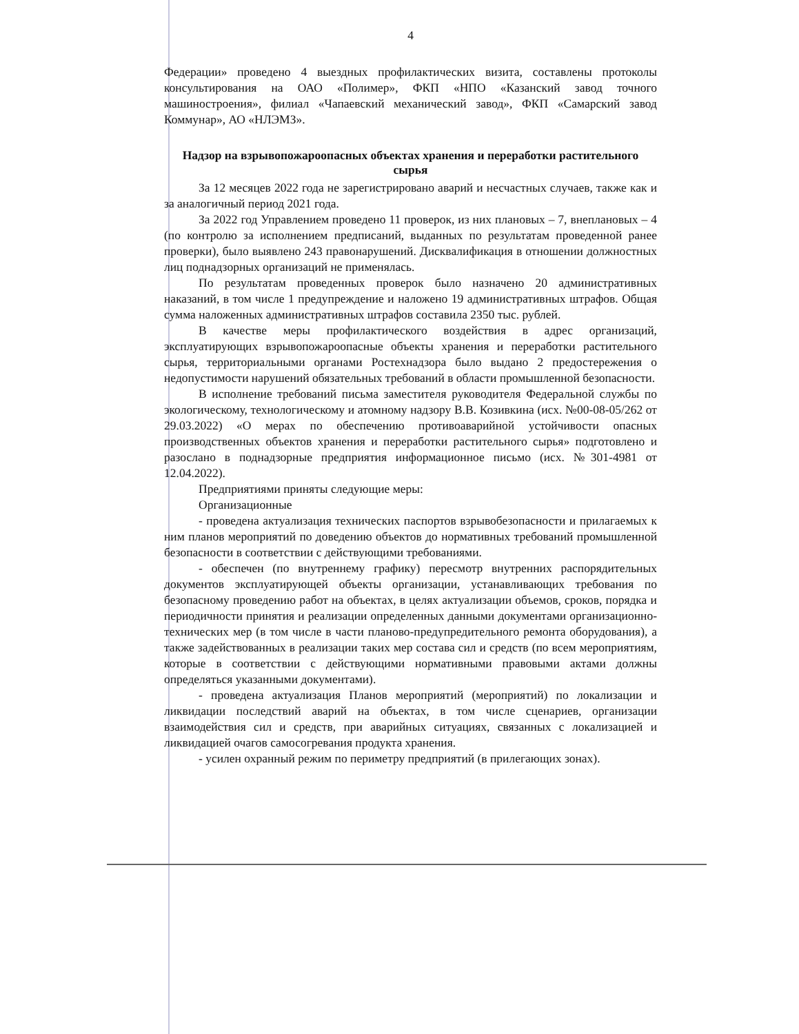4
Федерации» проведено 4 выездных профилактических визита, составлены протоколы консультирования на ОАО «Полимер», ФКП «НПО «Казанский завод точного машиностроения», филиал «Чапаевский механический завод», ФКП «Самарский завод Коммунар», АО «НЛЭМЗ».
Надзор на взрывопожароопасных объектах хранения и переработки растительного сырья
За 12 месяцев 2022 года не зарегистрировано аварий и несчастных случаев, также как и за аналогичный период 2021 года.
За 2022 год Управлением проведено 11 проверок, из них плановых – 7, внеплановых – 4 (по контролю за исполнением предписаний, выданных по результатам проведенной ранее проверки), было выявлено 243 правонарушений. Дисквалификация в отношении должностных лиц поднадзорных организаций не применялась.
По результатам проведенных проверок было назначено 20 административных наказаний, в том числе 1 предупреждение и наложено 19 административных штрафов. Общая сумма наложенных административных штрафов составила 2350 тыс. рублей.
В качестве меры профилактического воздействия в адрес организаций, эксплуатирующих взрывопожароопасные объекты хранения и переработки растительного сырья, территориальными органами Ростехнадзора было выдано 2 предостережения о недопустимости нарушений обязательных требований в области промышленной безопасности.
В исполнение требований письма заместителя руководителя Федеральной службы по экологическому, технологическому и атомному надзору В.В. Козивкина (исх. №00-08-05/262 от 29.03.2022) «О мерах по обеспечению противоаварийной устойчивости опасных производственных объектов хранения и переработки растительного сырья» подготовлено и разослано в поднадзорные предприятия информационное письмо (исх. №301-4981 от 12.04.2022).
Предприятиями приняты следующие меры:
Организационные
- проведена актуализация технических паспортов взрывобезопасности и прилагаемых к ним планов мероприятий по доведению объектов до нормативных требований промышленной безопасности в соответствии с действующими требованиями.
- обеспечен (по внутреннему графику) пересмотр внутренних распорядительных документов эксплуатирующей объекты организации, устанавливающих требования по безопасному проведению работ на объектах, в целях актуализации объемов, сроков, порядка и периодичности принятия и реализации определенных данными документами организационно-технических мер (в том числе в части планово-предупредительного ремонта оборудования), а также задействованных в реализации таких мер состава сил и средств (по всем мероприятиям, которые в соответствии с действующими нормативными правовыми актами должны определяться указанными документами).
- проведена актуализация Планов мероприятий (мероприятий) по локализации и ликвидации последствий аварий на объектах, в том числе сценариев, организации взаимодействия сил и средств, при аварийных ситуациях, связанных с локализацией и ликвидацией очагов самосогревания продукта хранения.
- усилен охранный режим по периметру предприятий (в прилегающих зонах).